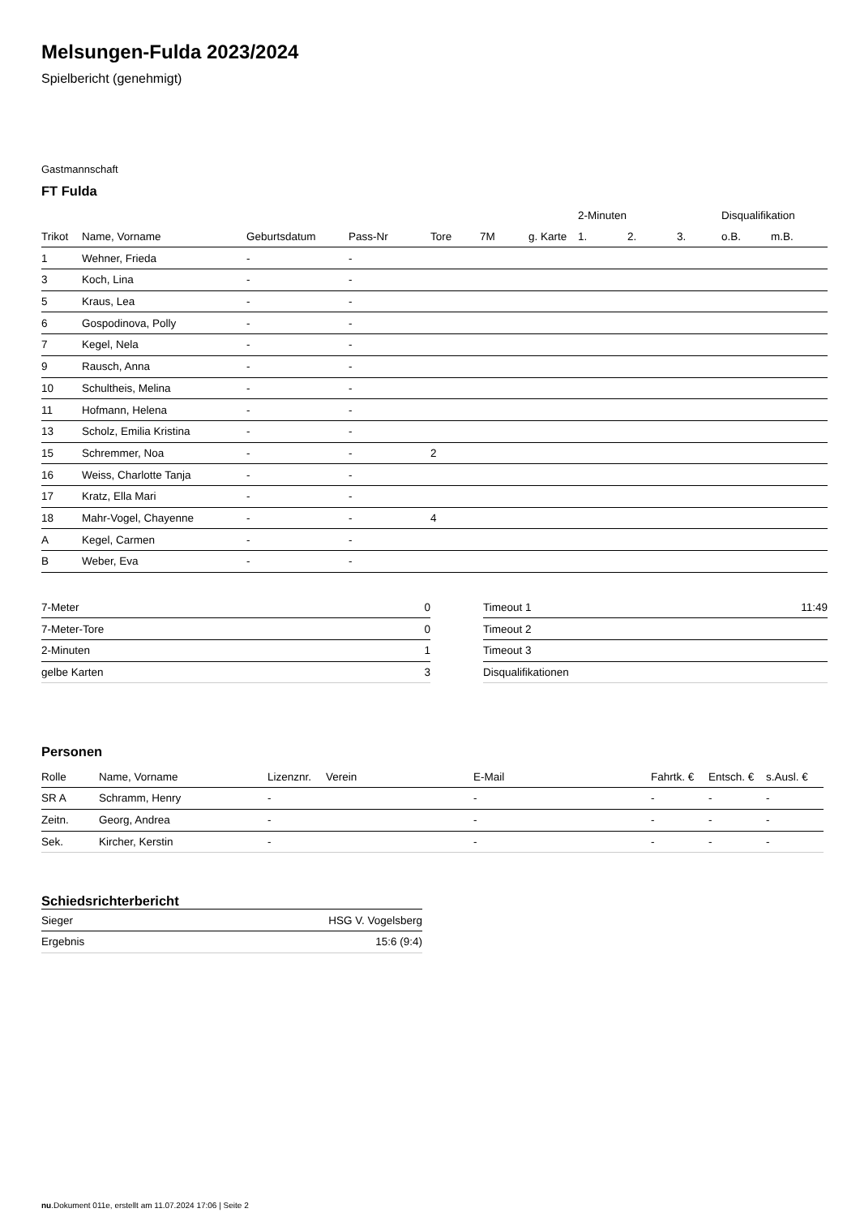Melsungen-Fulda 2023/2024
Spielbericht (genehmigt)
Gastmannschaft
FT Fulda
| | | | | | | | 2-Minuten | | | Disqualifikation | |
| --- | --- | --- | --- | --- | --- | --- | --- | --- | --- | --- | --- |
| Trikot | Name, Vorname | Geburtsdatum | Pass-Nr | Tore | 7M | g. Karte | 1. | 2. | 3. | o.B. | m.B. |
| 1 | Wehner, Frieda | - | - | | | | | | | | |
| 3 | Koch, Lina | - | - | | | | | | | | |
| 5 | Kraus, Lea | - | - | | | | | | | | |
| 6 | Gospodinova, Polly | - | - | | | | | | | | |
| 7 | Kegel, Nela | - | - | | | | | | | | |
| 9 | Rausch, Anna | - | - | | | | | | | | |
| 10 | Schultheis, Melina | - | - | | | | | | | | |
| 11 | Hofmann, Helena | - | - | | | | | | | | |
| 13 | Scholz, Emilia Kristina | - | - | | | | | | | | |
| 15 | Schremmer, Noa | - | - | 2 | | | | | | | |
| 16 | Weiss, Charlotte Tanja | - | - | | | | | | | | |
| 17 | Kratz, Ella Mari | - | - | | | | | | | | |
| 18 | Mahr-Vogel, Chayenne | - | - | 4 | | | | | | | |
| A | Kegel, Carmen | - | - | | | | | | | | |
| B | Weber, Eva | - | - | | | | | | | | |
| 7-Meter | 0 |
| 7-Meter-Tore | 0 |
| 2-Minuten | 1 |
| gelbe Karten | 3 |
| Timeout 1 | 11:49 |
| Timeout 2 | |
| Timeout 3 | |
| Disqualifikationen | |
Personen
| Rolle | Name, Vorname | Lizenznr. | Verein | E-Mail | Fahrtk. € | Entsch. € | s.Ausl. € |
| --- | --- | --- | --- | --- | --- | --- | --- |
| SR A | Schramm, Henry | - | | - | - | - | - |
| Zeitn. | Georg, Andrea | - | | - | - | - | - |
| Sek. | Kircher, Kerstin | - | | - | - | - | - |
Schiedsrichterbericht
| Sieger | HSG V. Vogelsberg |
| Ergebnis | 15:6 (9:4) |
nu.Dokument 011e, erstellt am 11.07.2024 17:06 | Seite 2